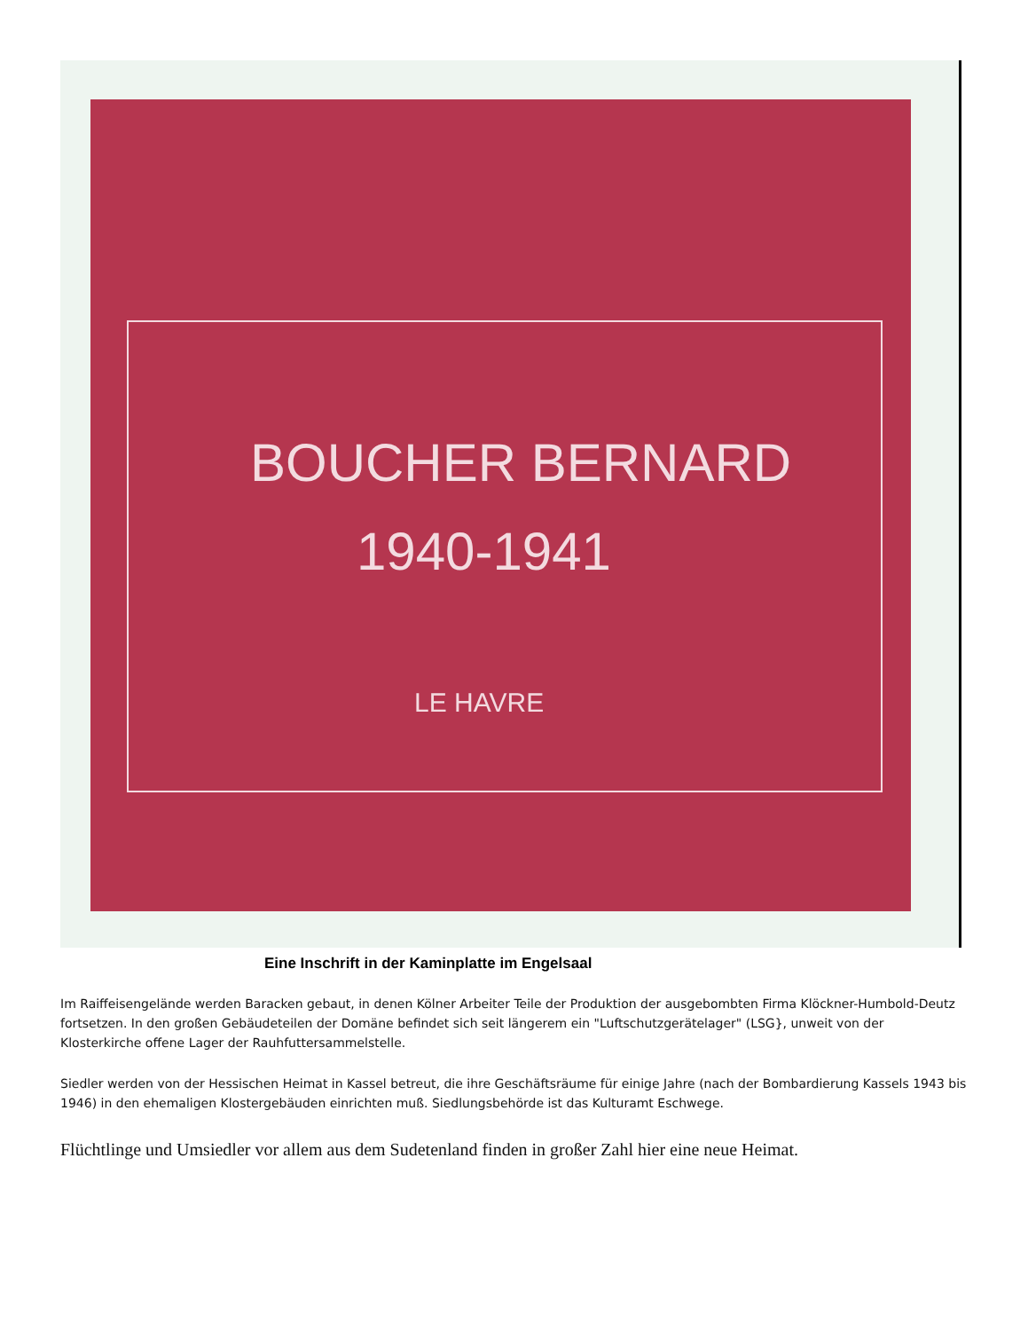BOUCHER BERNARD
1940-1941
LE HAVRE
Eine Inschrift in der Kaminplatte im Engelsaal
Im Raiffeisengelände werden Baracken gebaut, in denen Kölner Arbeiter Teile der Produktion der ausgebombten Firma Klöckner-Humbold-Deutz fortsetzen. In den großen Gebäudeteilen der Domäne befindet sich seit längerem ein "Luftschutzgerätelager" (LSG}, unweit von der Klosterkirche offene Lager der Rauhfuttersammelstelle.
Siedler werden von der Hessischen Heimat in Kassel betreut, die ihre Geschäftsräume für einige Jahre (nach der Bombardierung Kassels 1943 bis 1946) in den ehemaligen Klostergebäuden einrichten muß. Siedlungsbehörde ist das Kulturamt Eschwege.
Flüchtlinge und Umsiedler vor allem aus dem Sudetenland finden in großer Zahl hier eine neue Heimat.